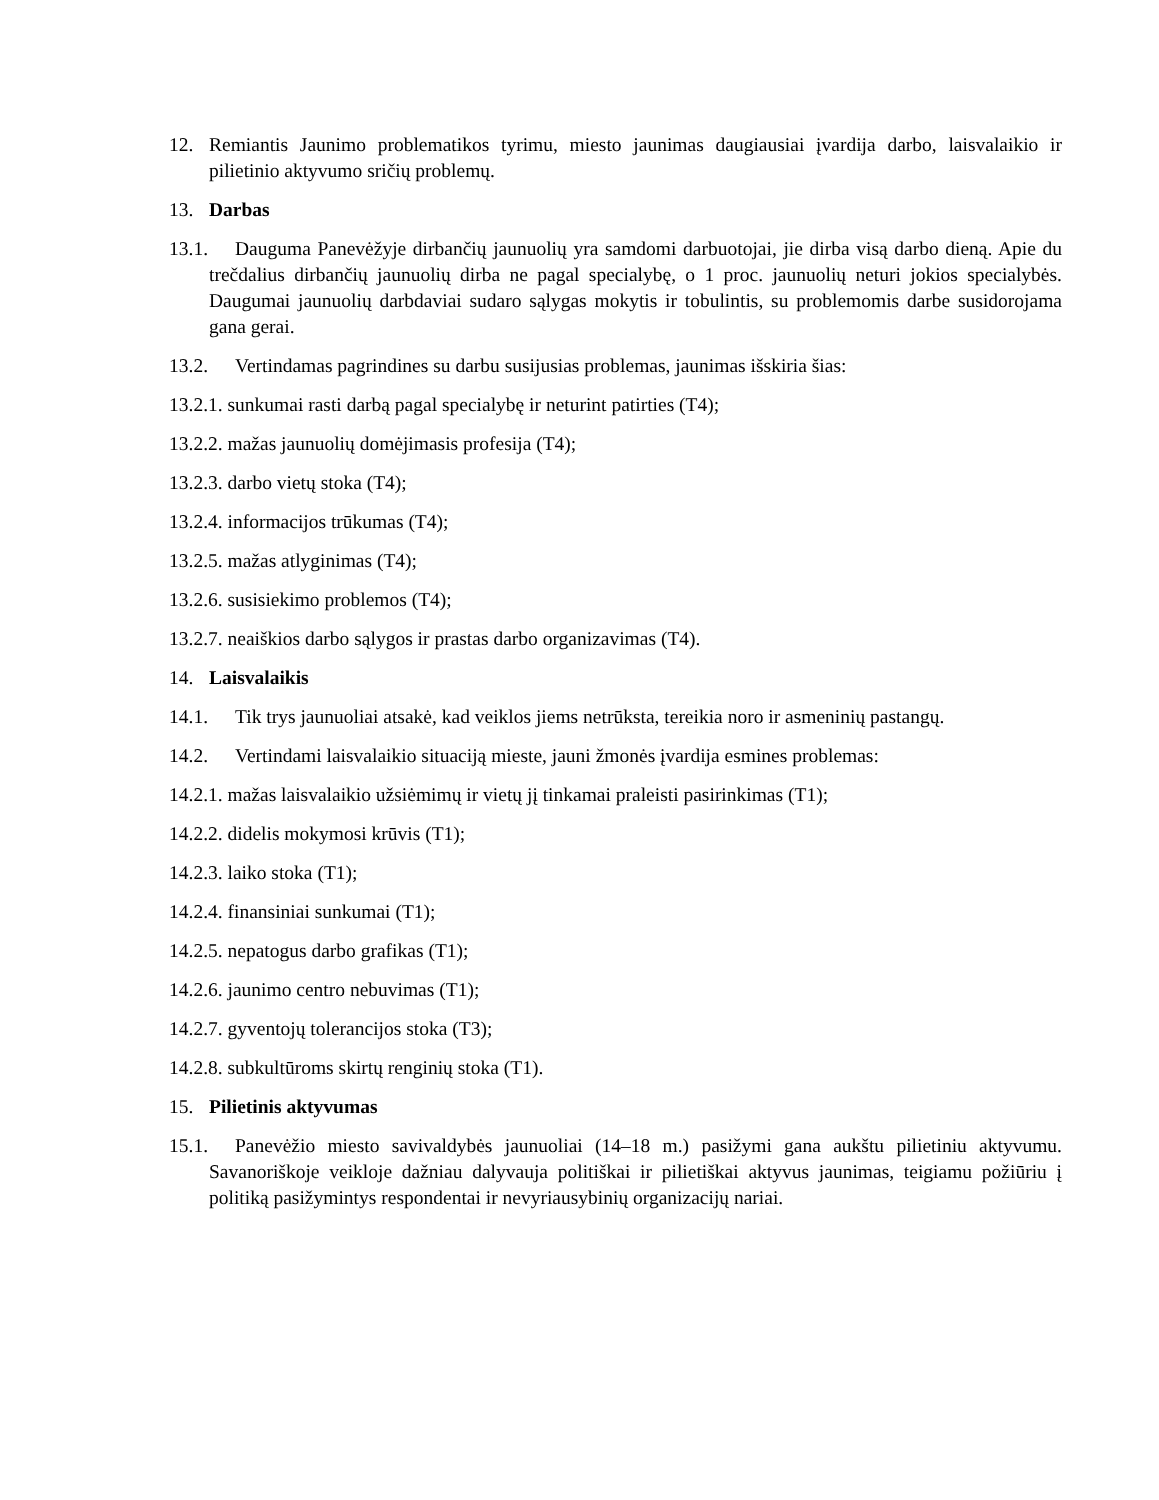12. Remiantis Jaunimo problematikos tyrimu, miesto jaunimas daugiausiai įvardija darbo, laisvalaikio ir pilietinio aktyvumo sričių problemų.
13. Darbas
13.1. Dauguma Panevėžyje dirbančių jaunuolių yra samdomi darbuotojai, jie dirba visą darbo dieną. Apie du trečdalius dirbančių jaunuolių dirba ne pagal specialybę, o 1 proc. jaunuolių neturi jokios specialybės. Daugumai jaunuolių darbdaviai sudaro sąlygas mokytis ir tobulintis, su problemomis darbe susidorojama gana gerai.
13.2. Vertindamas pagrindines su darbu susijusias problemas, jaunimas išskiria šias:
13.2.1. sunkumai rasti darbą pagal specialybę ir neturint patirties (T4);
13.2.2. mažas jaunuolių domėjimasis profesija (T4);
13.2.3. darbo vietų stoka (T4);
13.2.4. informacijos trūkumas (T4);
13.2.5. mažas atlyginimas (T4);
13.2.6. susisiekimo problemos (T4);
13.2.7. neaiškios darbo sąlygos ir prastas darbo organizavimas (T4).
14. Laisvalaikis
14.1. Tik trys jaunuoliai atsakė, kad veiklos jiems netrūksta, tereikia noro ir asmeninių pastangų.
14.2. Vertindami laisvalaikio situaciją mieste, jauni žmonės įvardija esmines problemas:
14.2.1. mažas laisvalaikio užsiėmimų ir vietų jį tinkamai praleisti pasirinkimas (T1);
14.2.2. didelis mokymosi krūvis (T1);
14.2.3. laiko stoka (T1);
14.2.4. finansiniai sunkumai (T1);
14.2.5. nepatogus darbo grafikas (T1);
14.2.6. jaunimo centro nebuvimas (T1);
14.2.7. gyventojų tolerancijos stoka (T3);
14.2.8. subkultūroms skirtų renginių stoka (T1).
15. Pilietinis aktyvumas
15.1. Panevėžio miesto savivaldybės jaunuoliai (14–18 m.) pasižymi gana aukštu pilietiniu aktyvumu. Savanoriškoje veikloje dažniau dalyvauja politiškai ir pilietiškai aktyvus jaunimas, teigiamu požiūriu į politiką pasižymintys respondentai ir nevyriausybinių organizacijų nariai.